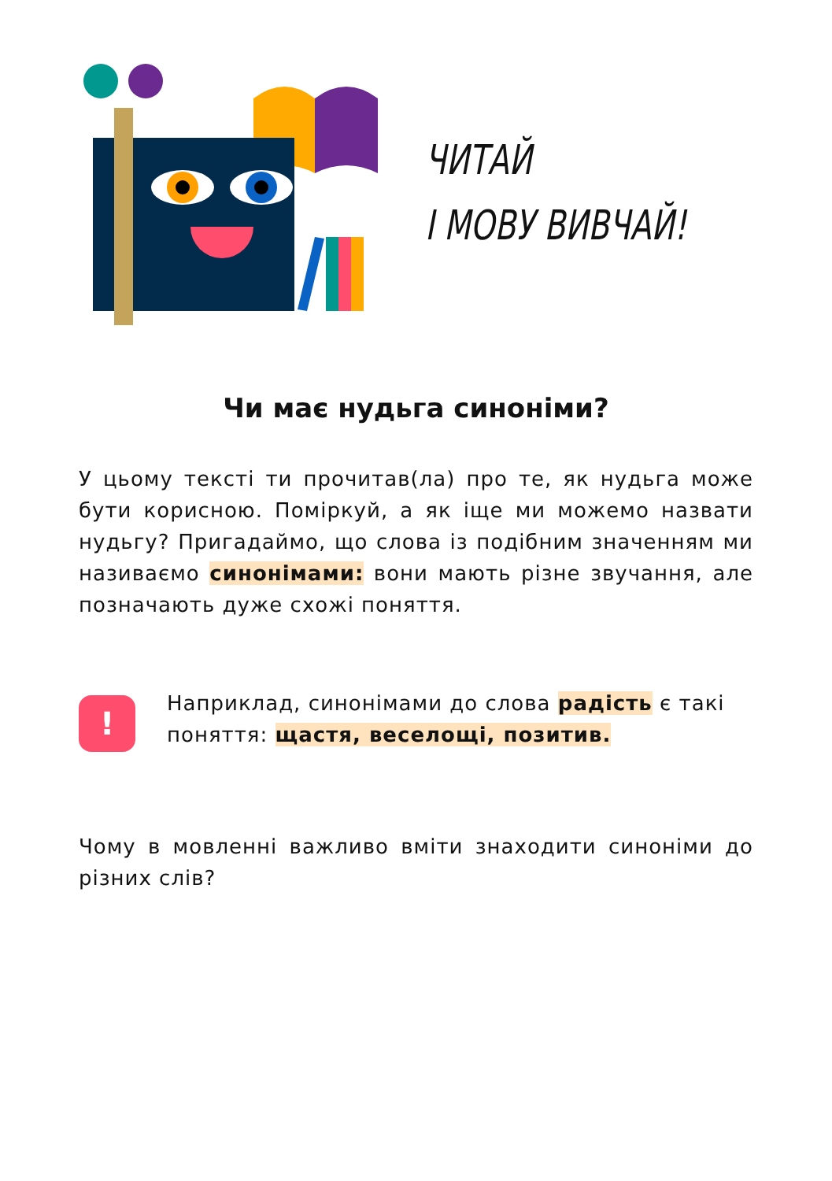ЧИТАЙ
І МОВУ ВИВЧАЙ!
Чи має нудьга синоніми?
У цьому тексті ти прочитав(ла) про те, як нудьга може бути корисною. Поміркуй, а як іще ми можемо назвати нудьгу? Пригадаймо, що слова із подібним значенням ми називаємо синонімами: вони мають різне звучання, але позначають дуже схожі поняття.
!
Наприклад, синонімами до слова радість є такі поняття: щастя, веселощі, позитив.
Чому в мовленні важливо вміти знаходити синоніми до різних слів?